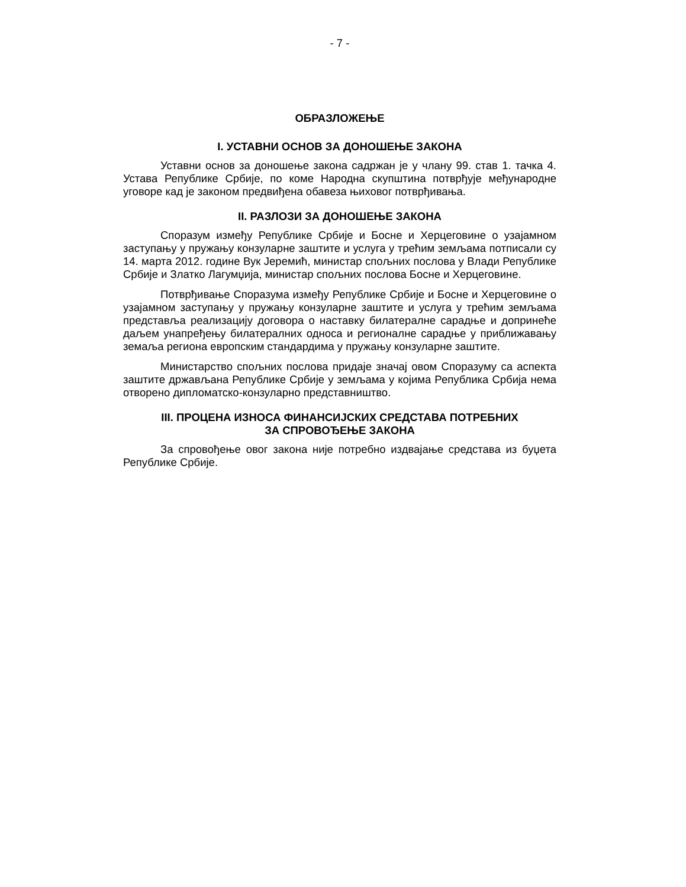- 7 -
ОБРАЗЛОЖЕЊЕ
I. УСТАВНИ ОСНОВ ЗА ДОНОШЕЊЕ ЗАКОНА
Уставни основ за доношење закона садржан је у члану 99. став 1. тачка 4. Устава Републике Србије, по коме Народна скупштина потврђује међународне уговоре кад је законом предвиђена обавеза њиховог потврђивања.
II. РАЗЛОЗИ ЗА ДОНОШЕЊЕ ЗАКОНА
Споразум између Републике Србије и Босне и Херцеговине о узајамном заступању у пружању конзуларне заштите и услуга у трећим земљама потписали су 14. марта 2012. године Вук Јеремић, министар спољних послова у Влади Републике Србије и Златко Лагумџија, министар спољних послова Босне и Херцеговине.
Потврђивање Споразума између Републике Србије и Босне и Херцеговине о узајамном заступању у пружању конзуларне заштите и услуга у трећим земљама представља реализацију договора о наставку билатералне сарадње и допринеће даљем унапређењу билатералних односа и регионалне сарадње у приближавању земаља региона европским стандардима у пружању конзуларне заштите.
Министарство спољних послова придаје значај овом Споразуму са аспекта заштите држављана Републике Србије у земљама у којима Република Србија нема отворено дипломатско-конзуларно представништво.
III. ПРОЦЕНА ИЗНОСА ФИНАНСИЈСКИХ СРЕДСТАВА ПОТРЕБНИХ
ЗА СПРОВОЂЕЊЕ ЗАКОНА
За спровођење овог закона није потребно издвајање средстава из буџета Републике Србије.